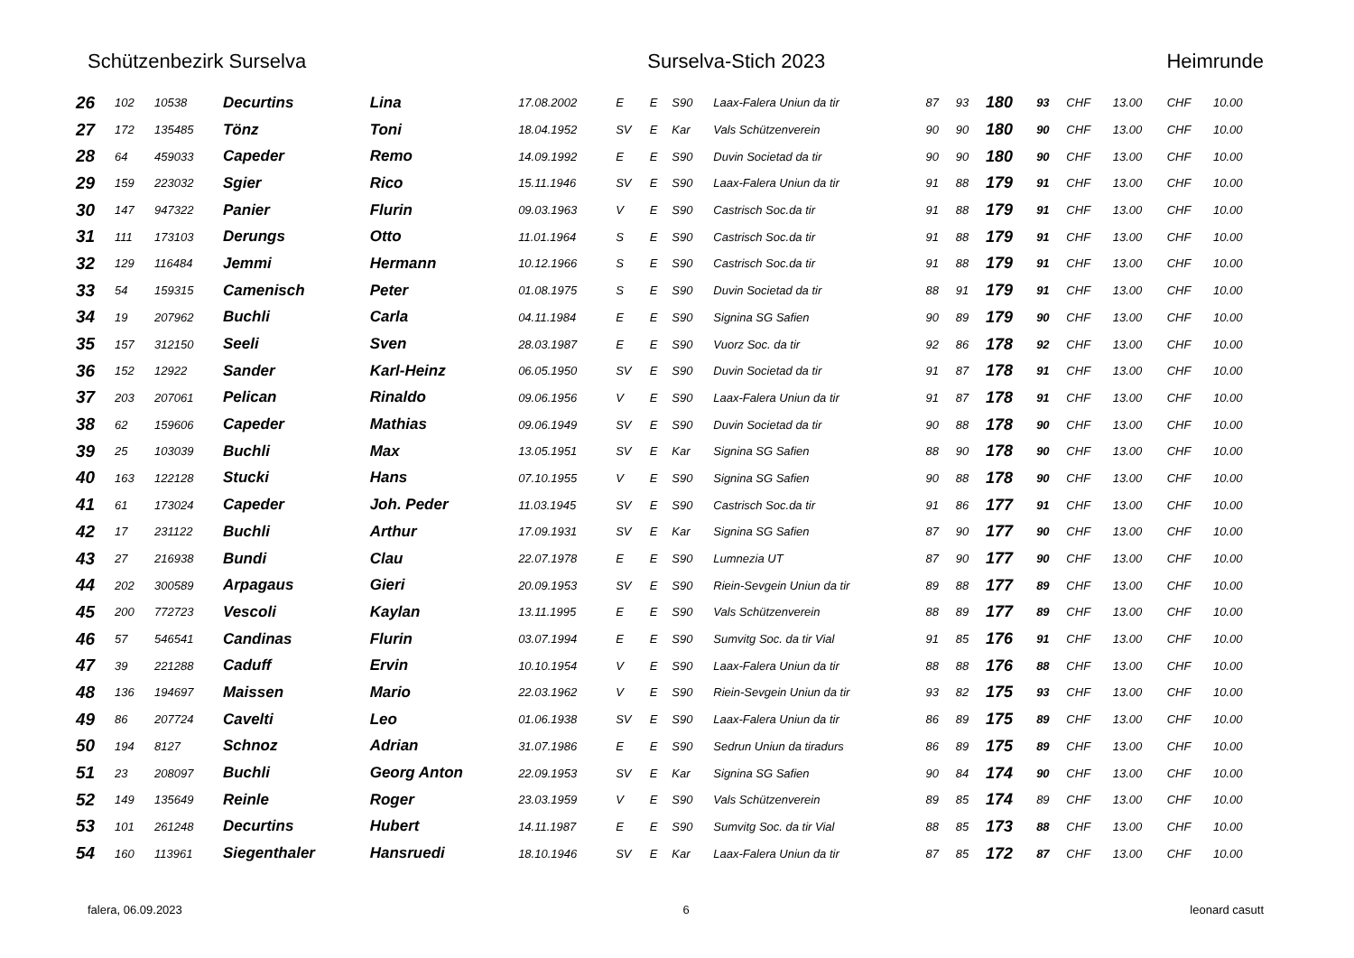Schützenbezirk Surselva Surselva-Stich 2023 Heimrunde
| 26 | 102 | 10538 | Decurtins | Lina | 17.08.2002 | E | E | S90 | Laax-Falera Uniun da tir | 87 | 93 | 180 | 93 | CHF | 13.00 | CHF | 10.00 |
| 27 | 172 | 135485 | Tönz | Toni | 18.04.1952 | SV | E | Kar | Vals Schützenverein | 90 | 90 | 180 | 90 | CHF | 13.00 | CHF | 10.00 |
| 28 | 64 | 459033 | Capeder | Remo | 14.09.1992 | E | E | S90 | Duvin Societad da tir | 90 | 90 | 180 | 90 | CHF | 13.00 | CHF | 10.00 |
| 29 | 159 | 223032 | Sgier | Rico | 15.11.1946 | SV | E | S90 | Laax-Falera Uniun da tir | 91 | 88 | 179 | 91 | CHF | 13.00 | CHF | 10.00 |
| 30 | 147 | 947322 | Panier | Flurin | 09.03.1963 | V | E | S90 | Castrisch Soc.da tir | 91 | 88 | 179 | 91 | CHF | 13.00 | CHF | 10.00 |
| 31 | 111 | 173103 | Derungs | Otto | 11.01.1964 | S | E | S90 | Castrisch Soc.da tir | 91 | 88 | 179 | 91 | CHF | 13.00 | CHF | 10.00 |
| 32 | 129 | 116484 | Jemmi | Hermann | 10.12.1966 | S | E | S90 | Castrisch Soc.da tir | 91 | 88 | 179 | 91 | CHF | 13.00 | CHF | 10.00 |
| 33 | 54 | 159315 | Camenisch | Peter | 01.08.1975 | S | E | S90 | Duvin Societad da tir | 88 | 91 | 179 | 91 | CHF | 13.00 | CHF | 10.00 |
| 34 | 19 | 207962 | Buchli | Carla | 04.11.1984 | E | E | S90 | Signina SG Safien | 90 | 89 | 179 | 90 | CHF | 13.00 | CHF | 10.00 |
| 35 | 157 | 312150 | Seeli | Sven | 28.03.1987 | E | E | S90 | Vuorz Soc. da tir | 92 | 86 | 178 | 92 | CHF | 13.00 | CHF | 10.00 |
| 36 | 152 | 12922 | Sander | Karl-Heinz | 06.05.1950 | SV | E | S90 | Duvin Societad da tir | 91 | 87 | 178 | 91 | CHF | 13.00 | CHF | 10.00 |
| 37 | 203 | 207061 | Pelican | Rinaldo | 09.06.1956 | V | E | S90 | Laax-Falera Uniun da tir | 91 | 87 | 178 | 91 | CHF | 13.00 | CHF | 10.00 |
| 38 | 62 | 159606 | Capeder | Mathias | 09.06.1949 | SV | E | S90 | Duvin Societad da tir | 90 | 88 | 178 | 90 | CHF | 13.00 | CHF | 10.00 |
| 39 | 25 | 103039 | Buchli | Max | 13.05.1951 | SV | E | Kar | Signina SG Safien | 88 | 90 | 178 | 90 | CHF | 13.00 | CHF | 10.00 |
| 40 | 163 | 122128 | Stucki | Hans | 07.10.1955 | V | E | S90 | Signina SG Safien | 90 | 88 | 178 | 90 | CHF | 13.00 | CHF | 10.00 |
| 41 | 61 | 173024 | Capeder | Joh. Peder | 11.03.1945 | SV | E | S90 | Castrisch Soc.da tir | 91 | 86 | 177 | 91 | CHF | 13.00 | CHF | 10.00 |
| 42 | 17 | 231122 | Buchli | Arthur | 17.09.1931 | SV | E | Kar | Signina SG Safien | 87 | 90 | 177 | 90 | CHF | 13.00 | CHF | 10.00 |
| 43 | 27 | 216938 | Bundi | Clau | 22.07.1978 | E | E | S90 | Lumnezia UT | 87 | 90 | 177 | 90 | CHF | 13.00 | CHF | 10.00 |
| 44 | 202 | 300589 | Arpagaus | Gieri | 20.09.1953 | SV | E | S90 | Riein-Sevgein Uniun da tir | 89 | 88 | 177 | 89 | CHF | 13.00 | CHF | 10.00 |
| 45 | 200 | 772723 | Vescoli | Kaylan | 13.11.1995 | E | E | S90 | Vals Schützenverein | 88 | 89 | 177 | 89 | CHF | 13.00 | CHF | 10.00 |
| 46 | 57 | 546541 | Candinas | Flurin | 03.07.1994 | E | E | S90 | Sumvitg Soc. da tir Vial | 91 | 85 | 176 | 91 | CHF | 13.00 | CHF | 10.00 |
| 47 | 39 | 221288 | Caduff | Ervin | 10.10.1954 | V | E | S90 | Laax-Falera Uniun da tir | 88 | 88 | 176 | 88 | CHF | 13.00 | CHF | 10.00 |
| 48 | 136 | 194697 | Maissen | Mario | 22.03.1962 | V | E | S90 | Riein-Sevgein Uniun da tir | 93 | 82 | 175 | 93 | CHF | 13.00 | CHF | 10.00 |
| 49 | 86 | 207724 | Cavelti | Leo | 01.06.1938 | SV | E | S90 | Laax-Falera Uniun da tir | 86 | 89 | 175 | 89 | CHF | 13.00 | CHF | 10.00 |
| 50 | 194 | 8127 | Schnoz | Adrian | 31.07.1986 | E | E | S90 | Sedrun Uniun da tiradurs | 86 | 89 | 175 | 89 | CHF | 13.00 | CHF | 10.00 |
| 51 | 23 | 208097 | Buchli | Georg Anton | 22.09.1953 | SV | E | Kar | Signina SG Safien | 90 | 84 | 174 | 90 | CHF | 13.00 | CHF | 10.00 |
| 52 | 149 | 135649 | Reinle | Roger | 23.03.1959 | V | E | S90 | Vals Schützenverein | 89 | 85 | 174 | 89 | CHF | 13.00 | CHF | 10.00 |
| 53 | 101 | 261248 | Decurtins | Hubert | 14.11.1987 | E | E | S90 | Sumvitg Soc. da tir Vial | 88 | 85 | 173 | 88 | CHF | 13.00 | CHF | 10.00 |
| 54 | 160 | 113961 | Siegenthaler | Hansruedi | 18.10.1946 | SV | E | Kar | Laax-Falera Uniun da tir | 87 | 85 | 172 | 87 | CHF | 13.00 | CHF | 10.00 |
falera, 06.09.2023 6 leonard casutt